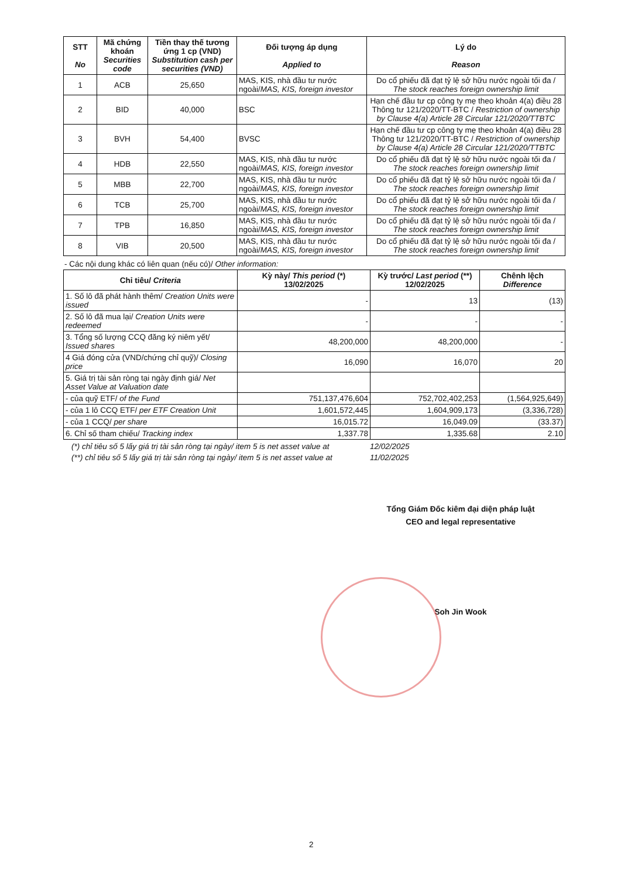| STT No | Mã chứng khoán Securities code | Tiền thay thế tương ứng 1 cp (VND) Substitution cash per securities (VND) | Đối tượng áp dụng Applied to | Lý do Reason |
| --- | --- | --- | --- | --- |
| 1 | ACB | 25,650 | MAS, KIS, nhà đầu tư nước ngoài/ MAS, KIS, foreign investor | Do cổ phiếu đã đạt tỷ lệ sở hữu nước ngoài tối đa / The stock reaches foreign ownership limit |
| 2 | BID | 40,000 | BSC | Hạn chế đầu tư cp công ty mẹ theo khoản 4(a) điều 28 Thông tư 121/2020/TT-BTC / Restriction of ownership by Clause 4(a) Article 28 Circular 121/2020/TTBTC |
| 3 | BVH | 54,400 | BVSC | Hạn chế đầu tư cp công ty mẹ theo khoản 4(a) điều 28 Thông tư 121/2020/TT-BTC / Restriction of ownership by Clause 4(a) Article 28 Circular 121/2020/TTBTC |
| 4 | HDB | 22,550 | MAS, KIS, nhà đầu tư nước ngoài/ MAS, KIS, foreign investor | Do cổ phiếu đã đạt tỷ lệ sở hữu nước ngoài tối đa / The stock reaches foreign ownership limit |
| 5 | MBB | 22,700 | MAS, KIS, nhà đầu tư nước ngoài/ MAS, KIS, foreign investor | Do cổ phiếu đã đạt tỷ lệ sở hữu nước ngoài tối đa / The stock reaches foreign ownership limit |
| 6 | TCB | 25,700 | MAS, KIS, nhà đầu tư nước ngoài/ MAS, KIS, foreign investor | Do cổ phiếu đã đạt tỷ lệ sở hữu nước ngoài tối đa / The stock reaches foreign ownership limit |
| 7 | TPB | 16,850 | MAS, KIS, nhà đầu tư nước ngoài/ MAS, KIS, foreign investor | Do cổ phiếu đã đạt tỷ lệ sở hữu nước ngoài tối đa / The stock reaches foreign ownership limit |
| 8 | VIB | 20,500 | MAS, KIS, nhà đầu tư nước ngoài/ MAS, KIS, foreign investor | Do cổ phiếu đã đạt tỷ lệ sở hữu nước ngoài tối đa / The stock reaches foreign ownership limit |
- Các nội dung khác có liên quan (nếu có)/ Other information:
| Chỉ tiêu/ Criteria | Kỳ này/ This period (*) 13/02/2025 | Kỳ trước/ Last period (**) 12/02/2025 | Chênh lệch Difference |
| --- | --- | --- | --- |
| 1. Số lô đã phát hành thêm/ Creation Units were issued | - | 13 | (13) |
| 2. Số lô đã mua lại/ Creation Units were redeemed | - | - | - |
| 3. Tổng số lượng CCQ đăng ký niêm yết/ Issued shares | 48,200,000 | 48,200,000 | - |
| 4 Giá đóng cửa (VND/chứng chỉ quỹ)/ Closing price | 16,090 | 16,070 | 20 |
| 5. Giá trị tài sản ròng tại ngày định giá/ Net Asset Value at Valuation date | | | |
| - của quỹ ETF/ of the Fund | 751,137,476,604 | 752,702,402,253 | (1,564,925,649) |
| - của 1 lô CCQ ETF/ per ETF Creation Unit | 1,601,572,445 | 1,604,909,173 | (3,336,728) |
| - của 1 CCQ/ per share | 16,015.72 | 16,049.09 | (33.37) |
| 6. Chỉ số tham chiếu/ Tracking index | 1,337.78 | 1,335.68 | 2.10 |
(*) chỉ tiêu số 5 lấy giá trị tài sản ròng tại ngày/ item 5 is net asset value at 12/02/2025
(**) chỉ tiêu số 5 lấy giá trị tài sản ròng tại ngày/ item 5 is net asset value at 11/02/2025
Tổng Giám Đốc kiêm đại diện pháp luật
CEO and legal representative
Soh Jin Wook
2